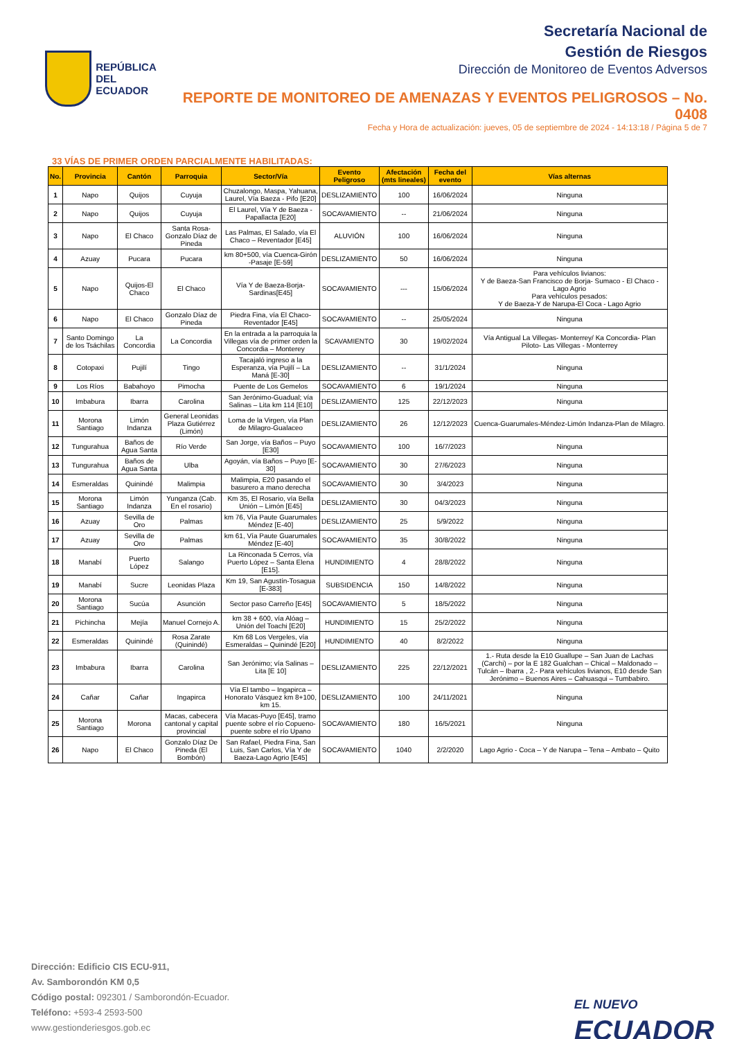REPÚBLICA
DEL ECUADOR
Secretaría Nacional de
Gestión de Riesgos
Dirección de Monitoreo de Eventos Adversos
REPORTE DE MONITOREO DE AMENAZAS Y EVENTOS PELIGROSOS – No. 0408
Fecha y Hora de actualización: jueves, 05 de septiembre de 2024 - 14:13:18 / Página 5 de 7
33 VÍAS DE PRIMER ORDEN PARCIALMENTE HABILITADAS:
| No. | Provincia | Cantón | Parroquia | Sector/Vía | Evento Peligroso | Afectación (mts lineales) | Fecha del evento | Vías alternas |
| --- | --- | --- | --- | --- | --- | --- | --- | --- |
| 1 | Napo | Quijos | Cuyuja | Chuzalongo, Maspa, Yahuana, Laurel, Vía Baeza - Pifo [E20] | DESLIZAMIENTO | 100 | 16/06/2024 | Ninguna |
| 2 | Napo | Quijos | Cuyuja | El Laurel, Vía Y de Baeza - Papallacta [E20] | SOCAVAMIENTO | -- | 21/06/2024 | Ninguna |
| 3 | Napo | El Chaco | Santa Rosa-Gonzalo Díaz de Pineda | Las Palmas, El Salado, vía El Chaco – Reventador [E45] | ALUVIÓN | 100 | 16/06/2024 | Ninguna |
| 4 | Azuay | Pucara | Pucara | km 80+500, vía Cuenca-Girón -Pasaje [E-59] | DESLIZAMIENTO | 50 | 16/06/2024 | Ninguna |
| 5 | Napo | Quijos-El Chaco | El Chaco | Vía Y de Baeza-Borja-Sardinas[E45] | SOCAVAMIENTO | --- | 15/06/2024 | Para vehículos livianos: Y de Baeza-San Francisco de Borja- Sumaco - El Chaco -Lago Agrio Para vehículos pesados: Y de Baeza-Y de Narupa-El Coca - Lago Agrio |
| 6 | Napo | El Chaco | Gonzalo Díaz de Pineda | Piedra Fina, vía El Chaco-Reventador [E45] | SOCAVAMIENTO | -- | 25/05/2024 | Ninguna |
| 7 | Santo Domingo de los Tsáchilas | La Concordia | La Concordia | En la entrada a la parroquia la Villegas vía de primer orden la Concordia – Monterey | SCAVAMIENTO | 30 | 19/02/2024 | Vía Antigual La Villegas- Monterrey/ Ka Concordia- Plan Piloto- Las Villegas - Monterrey |
| 8 | Cotopaxi | Pujilí | Tingo | Tacajaló ingreso a la Esperanza, vía Pujilí – La Maná [E-30] | DESLIZAMIENTO | -- | 31/1/2024 | Ninguna |
| 9 | Los Ríos | Babahoyo | Pimocha | Puente de Los Gemelos | SOCAVAMIENTO | 6 | 19/1/2024 | Ninguna |
| 10 | Imbabura | Ibarra | Carolina | San Jerónimo-Guadual; vía Salinas – Lita km 114 [E10] | DESLIZAMIENTO | 125 | 22/12/2023 | Ninguna |
| 11 | Morona Santiago | Limón Indanza | General Leonidas Plaza Gutiérrez (Limón) | Loma de la Virgen, vía Plan de Milagro-Gualaceo | DESLIZAMIENTO | 26 | 12/12/2023 | Cuenca-Guarumales-Méndez-Limón Indanza-Plan de Milagro. |
| 12 | Tungurahua | Baños de Agua Santa | Río Verde | San Jorge, vía Baños – Puyo [E30] | SOCAVAMIENTO | 100 | 16/7/2023 | Ninguna |
| 13 | Tungurahua | Baños de Agua Santa | Ulba | Agoyán, vía Baños – Puyo [E-30] | SOCAVAMIENTO | 30 | 27/6/2023 | Ninguna |
| 14 | Esmeraldas | Quinindé | Malimpia | Malimpia, E20 pasando el basurero a mano derecha | SOCAVAMIENTO | 30 | 3/4/2023 | Ninguna |
| 15 | Morona Santiago | Limón Indanza | Yunganza (Cab. En el rosario) | Km 35, El Rosario, vía Bella Unión – Limón [E45] | DESLIZAMIENTO | 30 | 04/3/2023 | Ninguna |
| 16 | Azuay | Sevilla de Oro | Palmas | km 76, Vía Paute Guarumales Méndez [E-40] | DESLIZAMIENTO | 25 | 5/9/2022 | Ninguna |
| 17 | Azuay | Sevilla de Oro | Palmas | km 61, Vía Paute Guarumales Méndez [E-40] | SOCAVAMIENTO | 35 | 30/8/2022 | Ninguna |
| 18 | Manabí | Puerto López | Salango | La Rinconada 5 Cerros, vía Puerto López – Santa Elena [E15]. | HUNDIMIENTO | 4 | 28/8/2022 | Ninguna |
| 19 | Manabí | Sucre | Leonidas Plaza | Km 19, San Agustín-Tosagua [E-383] | SUBSIDENCIA | 150 | 14/8/2022 | Ninguna |
| 20 | Morona Santiago | Sucúa | Asunción | Sector paso Carreño [E45] | SOCAVAMIENTO | 5 | 18/5/2022 | Ninguna |
| 21 | Pichincha | Mejía | Manuel Cornejo A. | km 38 + 600, vía Alóag – Unión del Toachi [E20] | HUNDIMIENTO | 15 | 25/2/2022 | Ninguna |
| 22 | Esmeraldas | Quinindé | Rosa Zarate (Quinindé) | Km 68 Los Vergeles, vía Esmeraldas – Quinindé [E20] | HUNDIMIENTO | 40 | 8/2/2022 | Ninguna |
| 23 | Imbabura | Ibarra | Carolina | San Jerónimo; vía Salinas – Lita [E 10] | DESLIZAMIENTO | 225 | 22/12/2021 | 1.- Ruta desde la E10 Guallupe – San Juan de Lachas (Carchi) – por la E 182 Gualchan – Chical – Maldonado – Tulcán – Ibarra , 2.- Para vehículos livianos, E10 desde San Jerónimo – Buenos Aires – Cahuasqui – Tumbabiro. |
| 24 | Cañar | Cañar | Ingapirca | Vía El tambo – Ingapirca – Honorato Vásquez km 8+100, km 15. | DESLIZAMIENTO | 100 | 24/11/2021 | Ninguna |
| 25 | Morona Santiago | Morona | Macas, cabecera cantonal y capital provincial | Vía Macas-Puyo [E45], tramo puente sobre el río Copueno-puente sobre el río Upano | SOCAVAMIENTO | 180 | 16/5/2021 | Ninguna |
| 26 | Napo | El Chaco | Gonzalo Díaz De Pineda (El Bombón) | San Rafael, Piedra Fina, San Luis, San Carlos, Vía Y de Baeza-Lago Agrio [E45] | SOCAVAMIENTO | 1040 | 2/2/2020 | Lago Agrio - Coca – Y de Narupa – Tena – Ambato – Quito |
Dirección: Edificio CIS ECU-911,
Av. Samborondón KM 0,5
Código postal: 092301 / Samborondón-Ecuador.
Teléfono: +593-4 2593-500
www.gestionderiesgos.gob.ec
EL NUEVO
ECUADOR